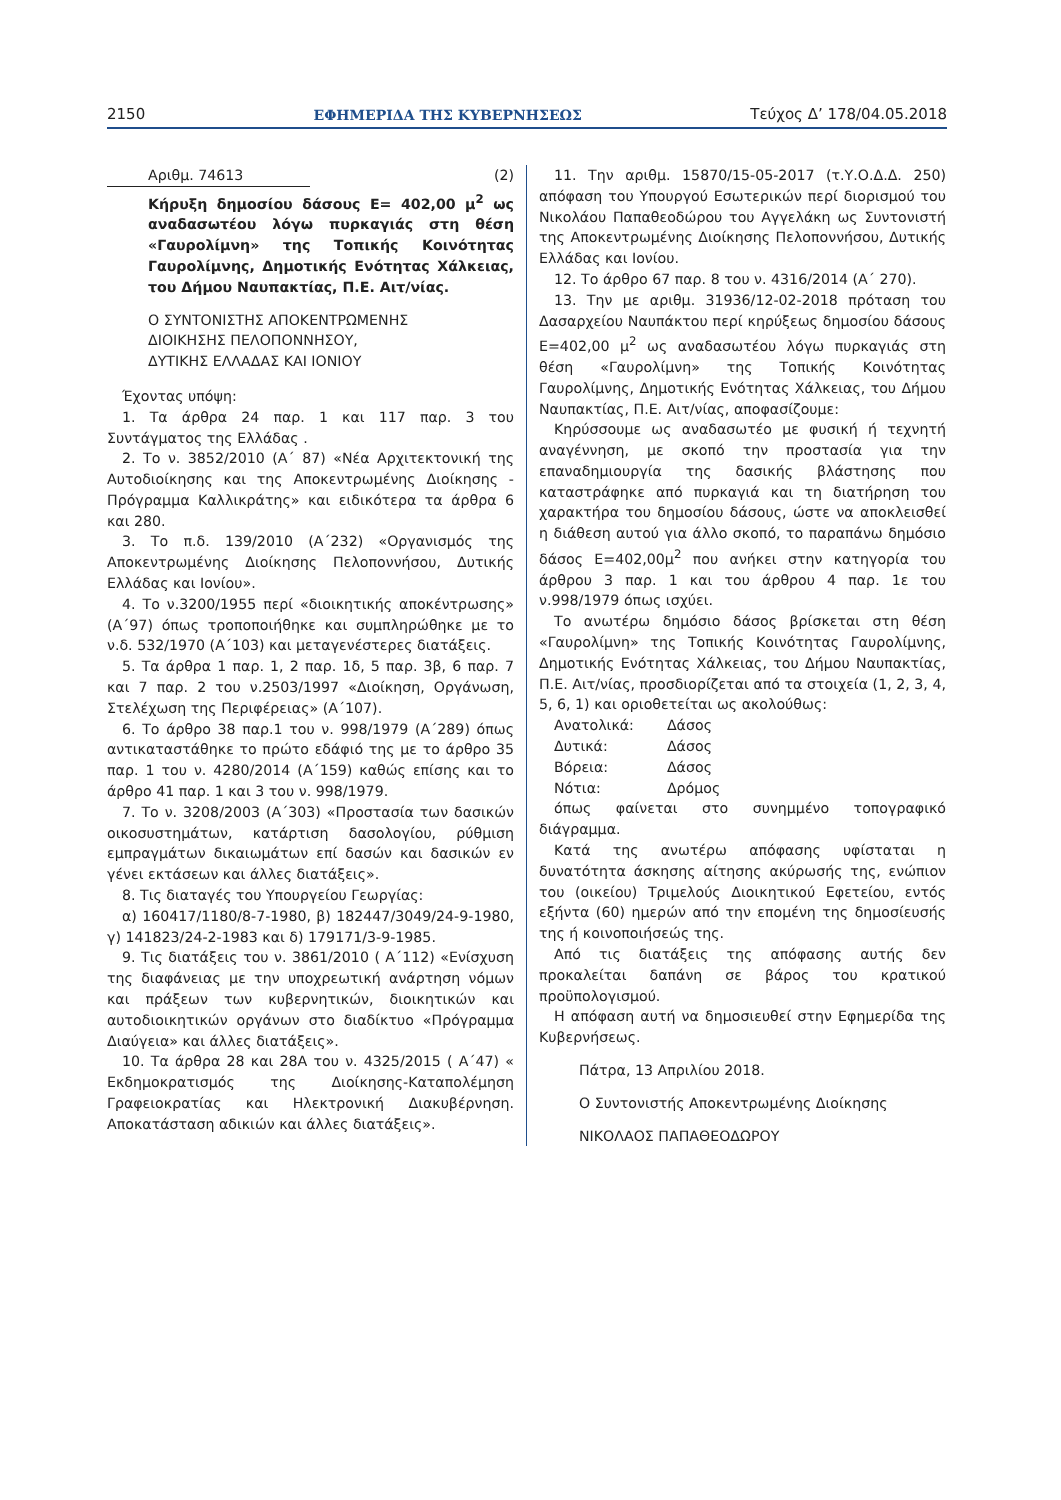2150 ΕΦΗΜΕΡΙΔΑ ΤΗΣ ΚΥΒΕΡΝΗΣΕΩΣ Τεύχος Δ’ 178/04.05.2018
Αριθμ. 74613 (2)
Κήρυξη δημοσίου δάσους Ε= 402,00 μ<sup>2</sup> ως αναδασωτέου λόγω πυρκαγιάς στη θέση «Γαυρολίμνη» της Τοπικής Κοινότητας Γαυρολίμνης, Δημοτικής Ενότητας Χάλκειας, του Δήμου Ναυπακτίας, Π.Ε. Αιτ/νίας.
Ο ΣΥΝΤΟΝΙΣΤΗΣ ΑΠΟΚΕΝΤΡΩΜΕΝΗΣ
ΔΙΟΙΚΗΣΗΣ ΠΕΛΟΠΟΝΝΗΣΟΥ,
ΔΥΤΙΚΗΣ ΕΛΛΑΔΑΣ ΚΑΙ ΙΟΝΙΟΥ
Έχοντας υπόψη:
1. Τα άρθρα 24 παρ. 1 και 117 παρ. 3 του Συντάγματος της Ελλάδας .
2. Το ν. 3852/2010 (Α΄ 87) «Νέα Αρχιτεκτονική της Αυτοδιοίκησης και της Αποκεντρωμένης Διοίκησης - Πρόγραμμα Καλλικράτης» και ειδικότερα τα άρθρα 6 και 280.
3. Το π.δ. 139/2010 (Α΄232) «Οργανισμός της Αποκεντρωμένης Διοίκησης Πελοποννήσου, Δυτικής Ελλάδας και Ιονίου».
4. Το ν.3200/1955 περί «διοικητικής αποκέντρωσης» (Α΄97) όπως τροποποιήθηκε και συμπληρώθηκε με το ν.δ. 532/1970 (Α΄103) και μεταγενέστερες διατάξεις.
5. Τα άρθρα 1 παρ. 1, 2 παρ. 1δ, 5 παρ. 3β, 6 παρ. 7 και 7 παρ. 2 του ν.2503/1997 «Διοίκηση, Οργάνωση, Στελέχωση της Περιφέρειας» (Α΄107).
6. Το άρθρο 38 παρ.1 του ν. 998/1979 (Α΄289) όπως αντικαταστάθηκε το πρώτο εδάφιό της με το άρθρο 35 παρ. 1 του ν. 4280/2014 (Α΄159) καθώς επίσης και το άρθρο 41 παρ. 1 και 3 του ν. 998/1979.
7. Το ν. 3208/2003 (Α΄303) «Προστασία των δασικών οικοσυστημάτων, κατάρτιση δασολογίου, ρύθμιση εμπραγμάτων δικαιωμάτων επί δασών και δασικών εν γένει εκτάσεων και άλλες διατάξεις».
8. Τις διαταγές του Υπουργείου Γεωργίας:
α) 160417/1180/8-7-1980, β) 182447/3049/24-9-1980, γ) 141823/24-2-1983 και δ) 179171/3-9-1985.
9. Τις διατάξεις του ν. 3861/2010 ( Α΄112) «Ενίσχυση της διαφάνειας με την υποχρεωτική ανάρτηση νόμων και πράξεων των κυβερνητικών, διοικητικών και αυτοδιοικητικών οργάνων στο διαδίκτυο «Πρόγραμμα Διαύγεια» και άλλες διατάξεις».
10. Τα άρθρα 28 και 28Α του ν. 4325/2015 ( Α΄47) « Εκδημοκρατισμός της Διοίκησης-Καταπολέμηση Γραφειοκρατίας και Ηλεκτρονική Διακυβέρνηση. Αποκατάσταση αδικιών και άλλες διατάξεις».
11. Την αριθμ. 15870/15-05-2017 (τ.Υ.Ο.Δ.Δ. 250) απόφαση του Υπουργού Εσωτερικών περί διορισμού του Νικολάου Παπαθεοδώρου του Αγγελάκη ως Συντονιστή της Αποκεντρωμένης Διοίκησης Πελοποννήσου, Δυτικής Ελλάδας και Ιονίου.
12. Το άρθρο 67 παρ. 8 του ν. 4316/2014 (Α΄ 270).
13. Την με αριθμ. 31936/12-02-2018 πρόταση του Δασαρχείου Ναυπάκτου περί κηρύξεως δημοσίου δάσους Ε=402,00 μ<sup>2</sup> ως αναδασωτέου λόγω πυρκαγιάς στη θέση «Γαυρολίμνη» της Τοπικής Κοινότητας Γαυρολίμνης, Δημοτικής Ενότητας Χάλκειας, του Δήμου Ναυπακτίας, Π.Ε. Αιτ/νίας, αποφασίζουμε:
Κηρύσσουμε ως αναδασωτέο με φυσική ή τεχνητή αναγέννηση, με σκοπό την προστασία για την επαναδημιουργία της δασικής βλάστησης που καταστράφηκε από πυρκαγιά και τη διατήρηση του χαρακτήρα του δημοσίου δάσους, ώστε να αποκλεισθεί η διάθεση αυτού για άλλο σκοπό, το παραπάνω δημόσιο δάσος Ε=402,00μ<sup>2</sup> που ανήκει στην κατηγορία του άρθρου 3 παρ. 1 και του άρθρου 4 παρ. 1ε του ν.998/1979 όπως ισχύει.
Το ανωτέρω δημόσιο δάσος βρίσκεται στη θέση «Γαυρολίμνη» της Τοπικής Κοινότητας Γαυρολίμνης, Δημοτικής Ενότητας Χάλκειας, του Δήμου Ναυπακτίας, Π.Ε. Αιτ/νίας, προσδιορίζεται από τα στοιχεία (1, 2, 3, 4, 5, 6, 1) και οριοθετείται ως ακολούθως:
| Ανατολικά: | Δάσος |
| Δυτικά: | Δάσος |
| Βόρεια: | Δάσος |
| Νότια: | Δρόμος |
όπως φαίνεται στο συνημμένο τοπογραφικό διάγραμμα.
Κατά της ανωτέρω απόφασης υφίσταται η δυνατότητα άσκησης αίτησης ακύρωσής της, ενώπιον του (οικείου) Τριμελούς Διοικητικού Εφετείου, εντός εξήντα (60) ημερών από την επομένη της δημοσίευσής της ή κοινοποιήσεώς της.
Από τις διατάξεις της απόφασης αυτής δεν προκαλείται δαπάνη σε βάρος του κρατικού προϋπολογισμού.
Η απόφαση αυτή να δημοσιευθεί στην Εφημερίδα της Κυβερνήσεως.
Πάτρα, 13 Απριλίου 2018.
Ο Συντονιστής Αποκεντρωμένης Διοίκησης
ΝΙΚΟΛΑΟΣ ΠΑΠΑΘΕΟΔΩΡΟΥ